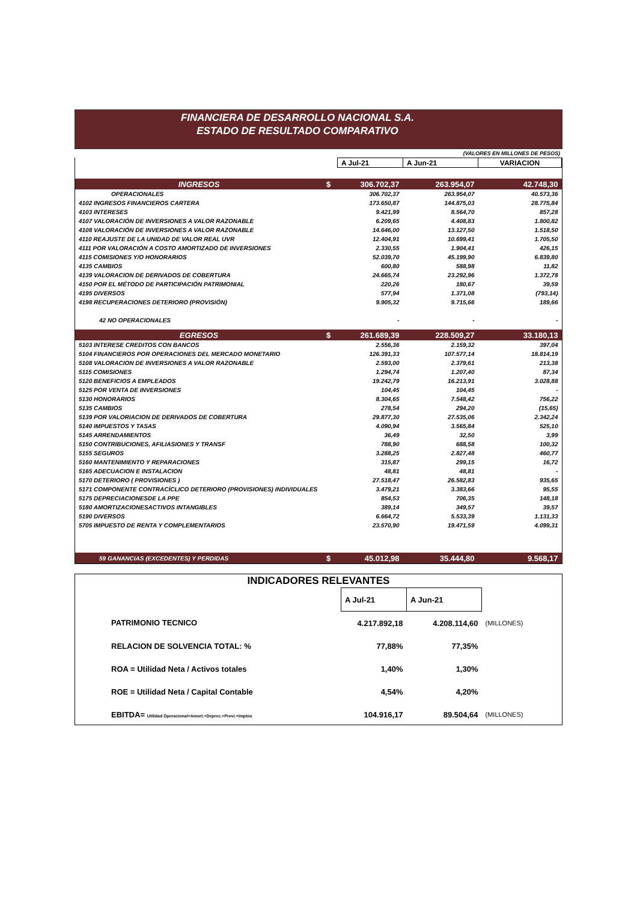FINANCIERA DE DESARROLLO NACIONAL S.A.
ESTADO DE RESULTADO COMPARATIVO
(VALORES EN MILLONES DE PESOS)
| | | A Jul-21 | A Jun-21 | VARIACION |
| INGRESOS | $ | 306.702,37 | 263.954,07 | 42.748,30 |
| OPERACIONALES | | 306.702,37 | 263.954,07 | 40.573,36 |
| 4102 INGRESOS FINANCIEROS CARTERA | | 173.650,87 | 144.875,03 | 28.775,84 |
| 4103 INTERESES | | 9.421,99 | 8.564,70 | 857,28 |
| 4107 VALORACIÓN DE INVERSIONES A VALOR RAZONABLE | | 6.209,65 | 4.408,83 | 1.800,82 |
| 4108 VALORACIÓN DE INVERSIONES A VALOR RAZONABLE | | 14.646,00 | 13.127,50 | 1.518,50 |
| 4110 REAJUSTE DE LA UNIDAD DE VALOR REAL UVR | | 12.404,91 | 10.699,41 | 1.705,50 |
| 4111 POR VALORACIÓN A COSTO AMORTIZADO DE INVERSIONES | | 2.330,55 | 1.904,41 | 426,15 |
| 4115 COMISIONES Y/O HONORARIOS | | 52.039,70 | 45.199,90 | 6.839,80 |
| 4135 CAMBIOS | | 600,80 | 588,98 | 11,82 |
| 4139 VALORACION DE DERIVADOS DE COBERTURA | | 24.665,74 | 23.292,96 | 1.372,78 |
| 4150 POR EL MÉTODO DE PARTICIPACIÓN PATRIMONIAL | | 220,26 | 180,67 | 39,59 |
| 4195 DIVERSOS | | 577,94 | 1.371,08 | (793,14) |
| 4198 RECUPERACIONES DETERIORO (PROVISIÓN) | | 9.905,32 | 9.715,66 | 189,66 |
| 42 NO OPERACIONALES | | - | - | - |
| EGRESOS | $ | 261.689,39 | 228.509,27 | 33.180,13 |
| 5103 INTERESE CREDITOS CON BANCOS | | 2.556,36 | 2.159,32 | 397,04 |
| 5104 FINANCIEROS POR OPERACIONES DEL MERCADO MONETARIO | | 126.391,33 | 107.577,14 | 18.814,19 |
| 5108 VALORACION DE INVERSIONES A VALOR RAZONABLE | | 2.593,00 | 2.379,61 | 213,38 |
| 5115 COMISIONES | | 1.294,74 | 1.207,40 | 87,34 |
| 5120 BENEFICIOS A EMPLEADOS | | 19.242,79 | 16.213,91 | 3.028,88 |
| 5125 POR VENTA DE INVERSIONES | | 104,45 | 104,45 | - |
| 5130 HONORARIOS | | 8.304,65 | 7.548,42 | 756,22 |
| 5135 CAMBIOS | | 278,54 | 294,20 | (15,65) |
| 5139 POR VALORIACION DE DERIVADOS DE COBERTURA | | 29.877,30 | 27.535,06 | 2.342,24 |
| 5140 IMPUESTOS Y TASAS | | 4.090,94 | 3.565,84 | 525,10 |
| 5145 ARRENDAMIENTOS | | 36,49 | 32,50 | 3,99 |
| 5150 CONTRIBUCIONES, AFILIASIONES Y TRANSF | | 788,90 | 688,58 | 100,32 |
| 5155 SEGUROS | | 3.288,25 | 2.827,48 | 460,77 |
| 5160 MANTENIMIENTO Y REPARACIONES | | 315,87 | 299,15 | 16,72 |
| 5165 ADECUACION E INSTALACION | | 48,81 | 48,81 | - |
| 5170 DETERIORO ( PROVISIONES ) | | 27.518,47 | 26.582,83 | 935,65 |
| 5171 COMPONENTE CONTRACÍCLICO DETERIORO (PROVISIONES) INDIVIDUALES | | 3.479,21 | 3.383,66 | 95,55 |
| 5175 DEPRECIACIONESDE LA PPE | | 854,53 | 706,35 | 148,18 |
| 5180 AMORTIZACIONESACTIVOS INTANGIBLES | | 389,14 | 349,57 | 39,57 |
| 5190 DIVERSOS | | 6.664,72 | 5.533,39 | 1.131,33 |
| 5705 IMPUESTO DE RENTA Y COMPLEMENTARIOS | | 23.570,90 | 19.471,59 | 4.099,31 |
| 59 GANANCIAS (EXCEDENTES) Y PERDIDAS | $ | 45.012,98 | 35.444,80 | 9.568,17 |
| INDICADORES RELEVANTES | | | |
| | A Jul-21 | A Jun-21 | |
| PATRIMONIO TECNICO | 4.217.892,18 | 4.208.114,60 | (MILLONES) |
| RELACION DE SOLVENCIA TOTAL: % | 77,88% | 77,35% | |
| ROA = Utilidad Neta / Activos totales | 1,40% | 1,30% | |
| ROE = Utilidad Neta / Capital Contable | 4,54% | 4,20% | |
| EBITDA= Utilidad Operacional+Amort.+Deprec.+Provi.+Imptos | 104.916,17 | 89.504,64 | (MILLONES) |